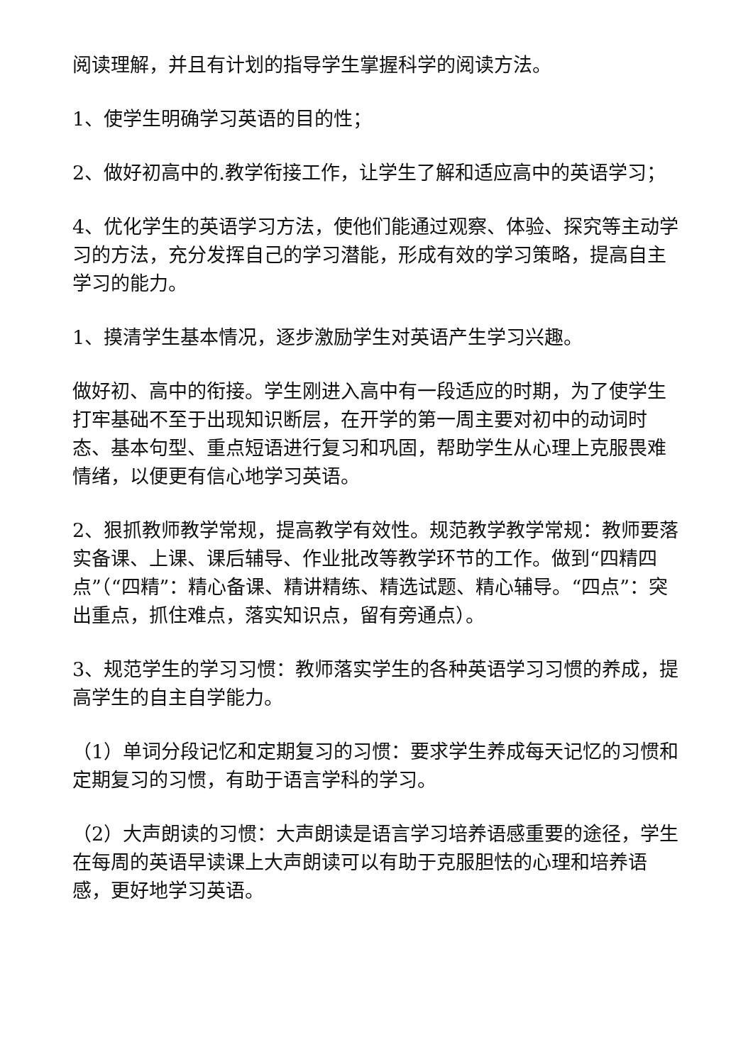阅读理解，并且有计划的指导学生掌握科学的阅读方法。
1、使学生明确学习英语的目的性；
2、做好初高中的.教学衔接工作，让学生了解和适应高中的英语学习；
4、优化学生的英语学习方法，使他们能通过观察、体验、探究等主动学习的方法，充分发挥自己的学习潜能，形成有效的学习策略，提高自主学习的能力。
1、摸清学生基本情况，逐步激励学生对英语产生学习兴趣。
做好初、高中的衔接。学生刚进入高中有一段适应的时期，为了使学生打牢基础不至于出现知识断层，在开学的第一周主要对初中的动词时态、基本句型、重点短语进行复习和巩固，帮助学生从心理上克服畏难情绪，以便更有信心地学习英语。
2、狠抓教师教学常规，提高教学有效性。规范教学教学常规：教师要落实备课、上课、课后辅导、作业批改等教学环节的工作。做到“四精四点”（“四精”：精心备课、精讲精练、精选试题、精心辅导。“四点”：突出重点，抓住难点，落实知识点，留有旁通点）。
3、规范学生的学习习惯：教师落实学生的各种英语学习习惯的养成，提高学生的自主自学能力。
（1）单词分段记忆和定期复习的习惯：要求学生养成每天记忆的习惯和定期复习的习惯，有助于语言学科的学习。
（2）大声朗读的习惯：大声朗读是语言学习培养语感重要的途径，学生在每周的英语早读课上大声朗读可以有助于克服胆怯的心理和培养语感，更好地学习英语。